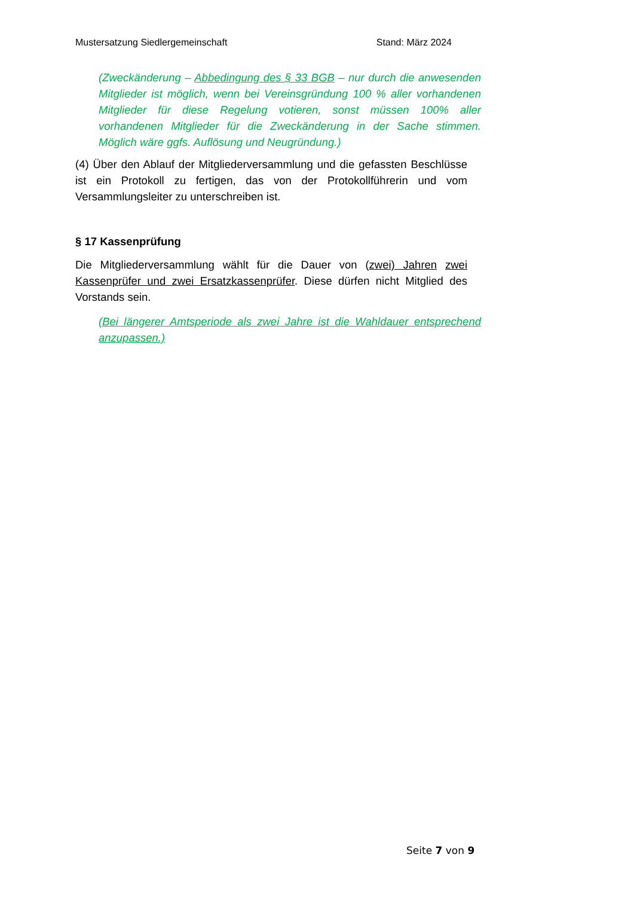Mustersatzung Siedlergemeinschaft Stand: März 2024
(Zweckänderung – Abbedingung des § 33 BGB – nur durch die anwesenden Mitglieder ist möglich, wenn bei Vereinsgründung 100 % aller vorhandenen Mitglieder für diese Regelung votieren, sonst müssen 100% aller vorhandenen Mitglieder für die Zweckänderung in der Sache stimmen. Möglich wäre ggfs. Auflösung und Neugründung.)
(4) Über den Ablauf der Mitgliederversammlung und die gefassten Beschlüsse ist ein Protokoll zu fertigen, das von der Protokollführerin und vom Versammlungsleiter zu unterschreiben ist.
§ 17 Kassenprüfung
Die Mitgliederversammlung wählt für die Dauer von (zwei) Jahren zwei Kassenprüfer und zwei Ersatzkassenprüfer. Diese dürfen nicht Mitglied des Vorstands sein.
(Bei längerer Amtsperiode als zwei Jahre ist die Wahldauer entsprechend anzupassen.)
Seite 7 von 9